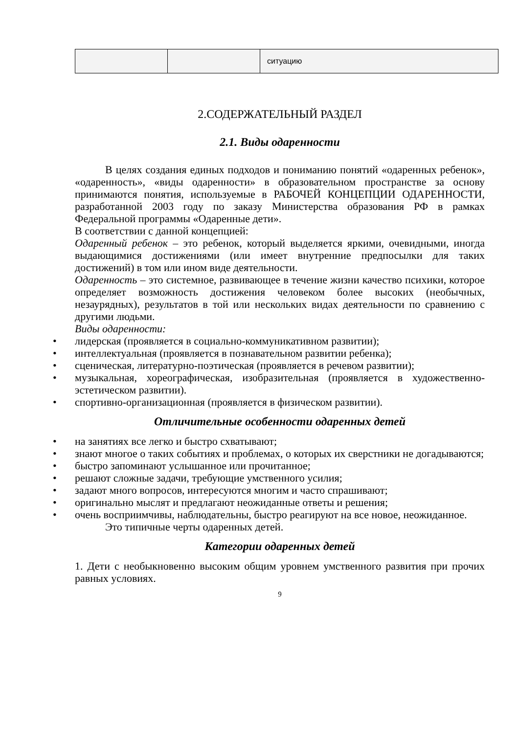| | | ситуацию |
2.СОДЕРЖАТЕЛЬНЫЙ РАЗДЕЛ
2.1. Виды одаренности
В целях создания единых подходов и пониманию понятий «одаренных ребенок», «одаренность», «виды одаренности» в образовательном пространстве за основу принимаются понятия, используемые в РАБОЧЕЙ КОНЦЕПЦИИ ОДАРЕННОСТИ, разработанной 2003 году по заказу Министерства образования РФ в рамках Федеральной программы «Одаренные дети».
В соответствии с данной концепцией:
Одаренный ребенок – это ребенок, который выделяется яркими, очевидными, иногда выдающимися достижениями (или имеет внутренние предпосылки для таких достижений) в том или ином виде деятельности.
Одаренность – это системное, развивающее в течение жизни качество психики, которое определяет возможность достижения человеком более высоких (необычных, незаурядных), результатов в той или нескольких видах деятельности по сравнению с другими людьми.
Виды одаренности:
• лидерская (проявляется в социально-коммуникативном развитии);
• интеллектуальная (проявляется в познавательном развитии ребенка);
• сценическая, литературно-поэтическая (проявляется в речевом развитии);
• музыкальная, хореографическая, изобразительная (проявляется в художественно- эстетическом развитии).
• спортивно-организационная (проявляется в физическом развитии).
Отличительные особенности одаренных детей
• на занятиях все легко и быстро схватывают;
• знают многое о таких событиях и проблемах, о которых их сверстники не догадываются;
• быстро запоминают услышанное или прочитанное;
• решают сложные задачи, требующие умственного усилия;
• задают много вопросов, интересуются многим и часто спрашивают;
• оригинально мыслят и предлагают неожиданные ответы и решения;
• очень восприимчивы, наблюдательны, быстро реагируют на все новое, неожиданное.
Это типичные черты одаренных детей.
Категории одаренных детей
1. Дети с необыкновенно высоким общим уровнем умственного развития при прочих равных условиях.
9